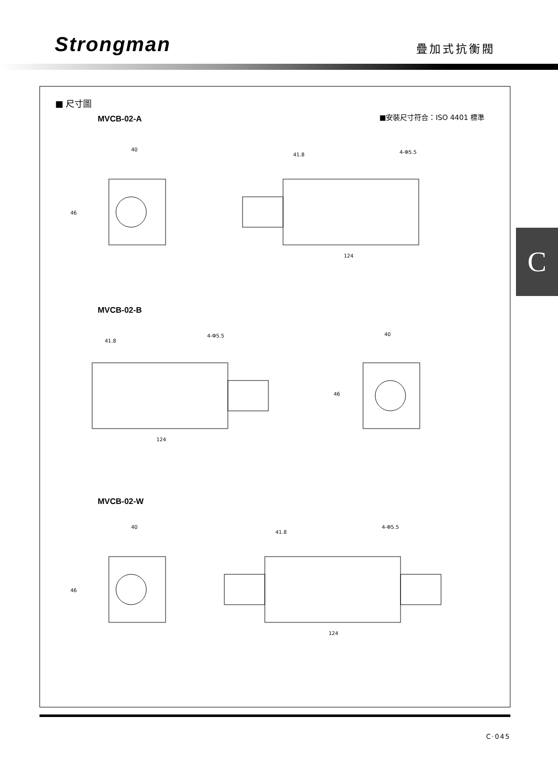Strongman
疊加式抗衡閥
C
■ 尺寸圖
■安裝尺寸符合：ISO 4401 標準
MVCB-02-A
40
41.8
4-Φ5.5
124
46
MVCB-02-B
41.8
4-Φ5.5
124
40
46
MVCB-02-W
40
41.8
4-Φ5.5
124
46
C·045